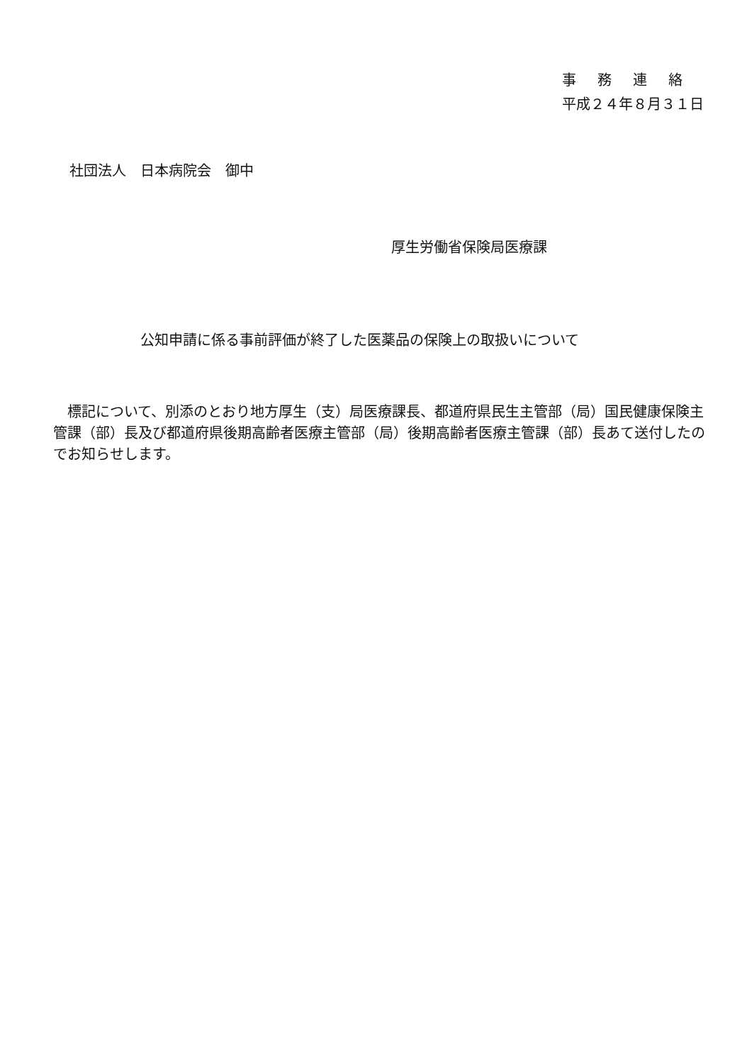事務連絡
平成２４年８月３１日
社団法人　日本病院会　御中
厚生労働省保険局医療課
公知申請に係る事前評価が終了した医薬品の保険上の取扱いについて
　標記について、別添のとおり地方厚生（支）局医療課長、都道府県民生主管部（局）国民健康保険主管課（部）長及び都道府県後期高齢者医療主管部（局）後期高齢者医療主管課（部）長あて送付したのでお知らせします。